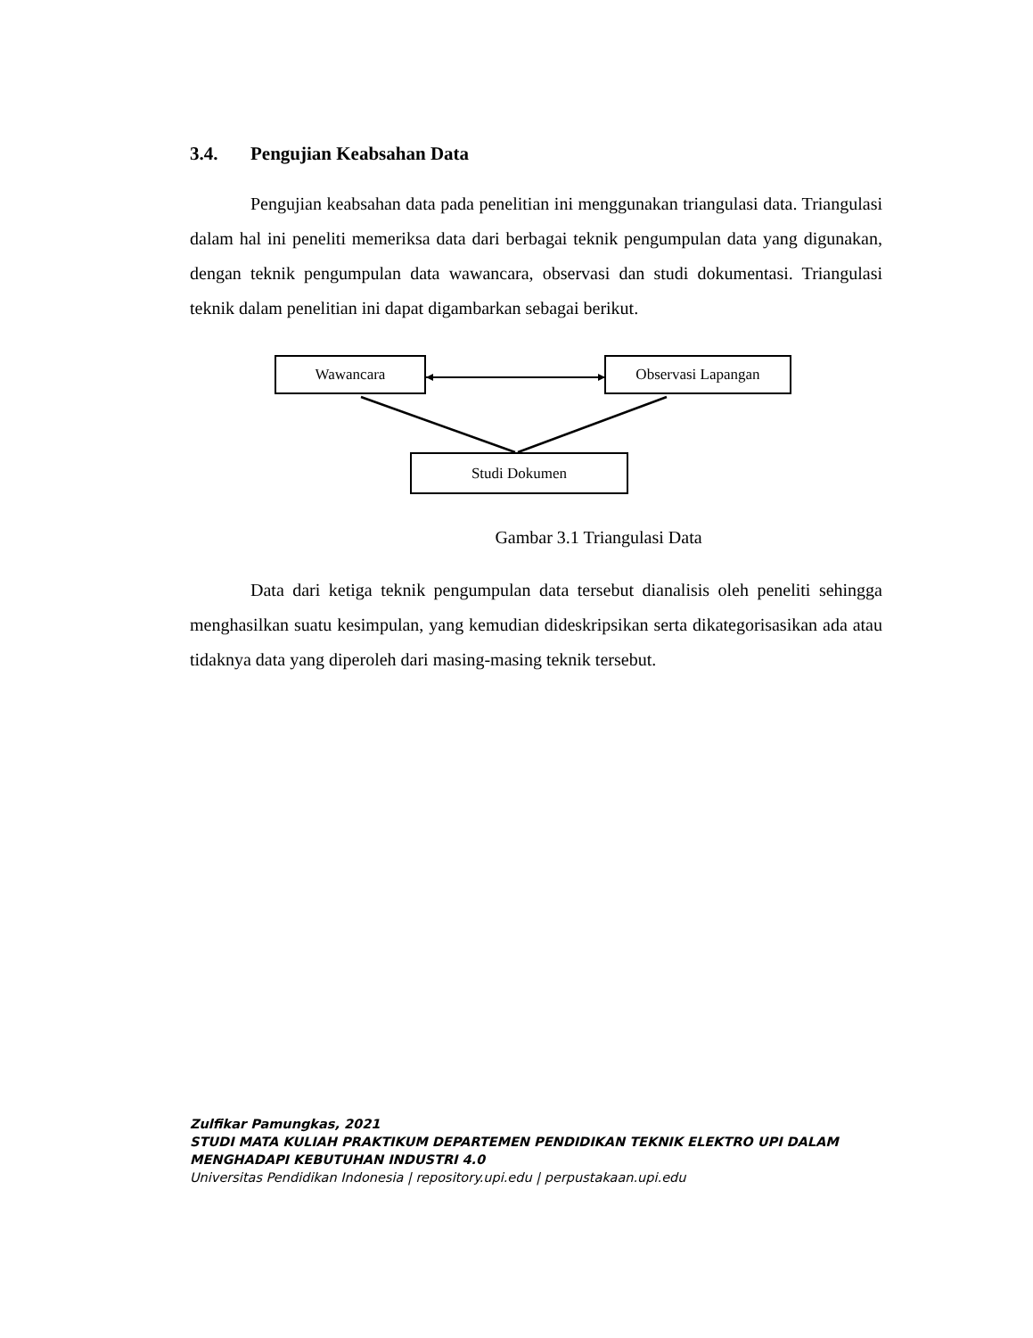3.4. Pengujian Keabsahan Data
Pengujian keabsahan data pada penelitian ini menggunakan triangulasi data. Triangulasi dalam hal ini peneliti memeriksa data dari berbagai teknik pengumpulan data yang digunakan, dengan teknik pengumpulan data wawancara, observasi dan studi dokumentasi. Triangulasi teknik dalam penelitian ini dapat digambarkan sebagai berikut.
Wawancara Observasi Lapangan
Studi Dokumen
Gambar 3.1 Triangulasi Data
Data dari ketiga teknik pengumpulan data tersebut dianalisis oleh peneliti sehingga menghasilkan suatu kesimpulan, yang kemudian dideskripsikan serta dikategorisasikan ada atau tidaknya data yang diperoleh dari masing-masing teknik tersebut.
Zulfikar Pamungkas, 2021
STUDI MATA KULIAH PRAKTIKUM DEPARTEMEN PENDIDIKAN TEKNIK ELEKTRO UPI DALAM
MENGHADAPI KEBUTUHAN INDUSTRI 4.0
Universitas Pendidikan Indonesia | repository.upi.edu | perpustakaan.upi.edu